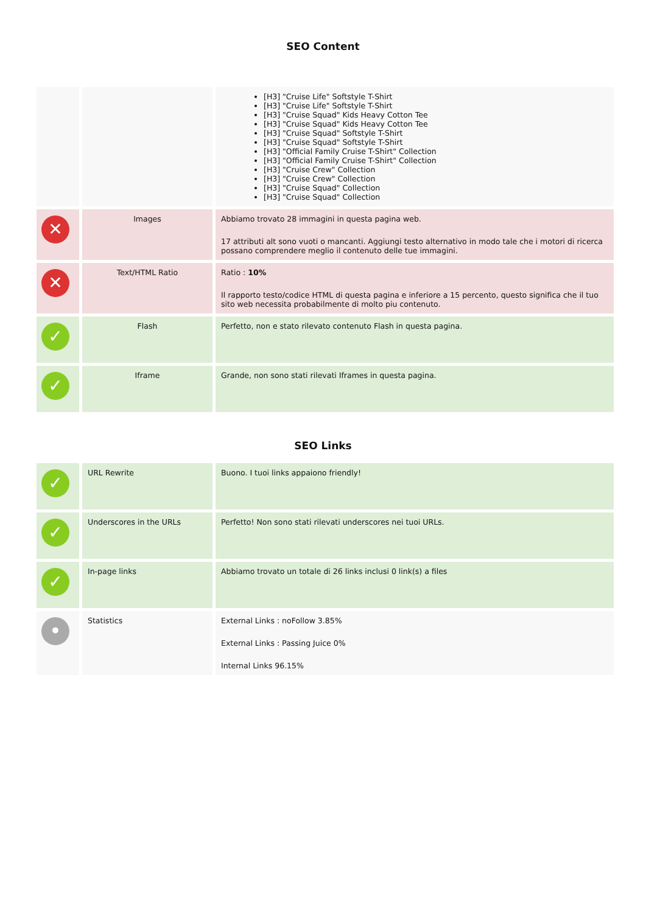SEO Content
| | | [H3] "Cruise Life" Softstyle T-Shirt [H3] "Cruise Life" Softstyle T-Shirt [H3] "Cruise Squad" Kids Heavy Cotton Tee [H3] "Cruise Squad" Kids Heavy Cotton Tee [H3] "Cruise Squad" Softstyle T-Shirt [H3] "Cruise Squad" Softstyle T-Shirt [H3] "Official Family Cruise T-Shirt" Collection [H3] "Official Family Cruise T-Shirt" Collection [H3] "Cruise Crew" Collection [H3] "Cruise Crew" Collection [H3] "Cruise Squad" Collection [H3] "Cruise Squad" Collection |
| ✕ | Images | Abbiamo trovato 28 immagini in questa pagina web. 17 attributi alt sono vuoti o mancanti. Aggiungi testo alternativo in modo tale che i motori di ricerca possano comprendere meglio il contenuto delle tue immagini. |
| ✕ | Text/HTML Ratio | Ratio : 10% Il rapporto testo/codice HTML di questa pagina e inferiore a 15 percento, questo significa che il tuo sito web necessita probabilmente di molto piu contenuto. |
| ✓ | Flash | Perfetto, non e stato rilevato contenuto Flash in questa pagina. |
| ✓ | Iframe | Grande, non sono stati rilevati Iframes in questa pagina. |
SEO Links
| ✓ | URL Rewrite | Buono. I tuoi links appaiono friendly! |
| ✓ | Underscores in the URLs | Perfetto! Non sono stati rilevati underscores nei tuoi URLs. |
| ✓ | In-page links | Abbiamo trovato un totale di 26 links inclusi 0 link(s) a files |
| • | Statistics | External Links : noFollow 3.85% External Links : Passing Juice 0% Internal Links 96.15% |